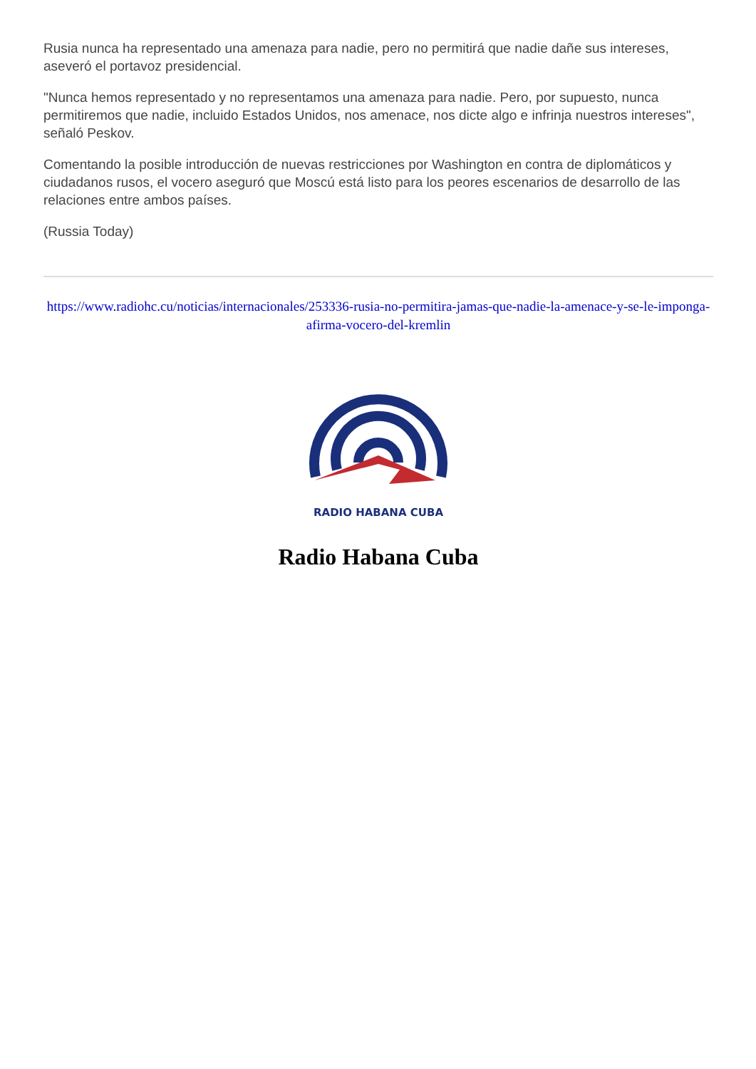Rusia nunca ha representado una amenaza para nadie, pero no permitirá que nadie dañe sus intereses, aseveró el portavoz presidencial.
"Nunca hemos representado y no representamos una amenaza para nadie. Pero, por supuesto, nunca permitiremos que nadie, incluido Estados Unidos, nos amenace, nos dicte algo e infrinja nuestros intereses", señaló Peskov.
Comentando la posible introducción de nuevas restricciones por Washington en contra de diplomáticos y ciudadanos rusos, el vocero aseguró que Moscú está listo para los peores escenarios de desarrollo de las relaciones entre ambos países.
(Russia Today)
https://www.radiohc.cu/noticias/internacionales/253336-rusia-no-permitira-jamas-que-nadie-la-amenace-y-se-le-imponga-afirma-vocero-del-kremlin
RADIO HABANA CUBA
Radio Habana Cuba